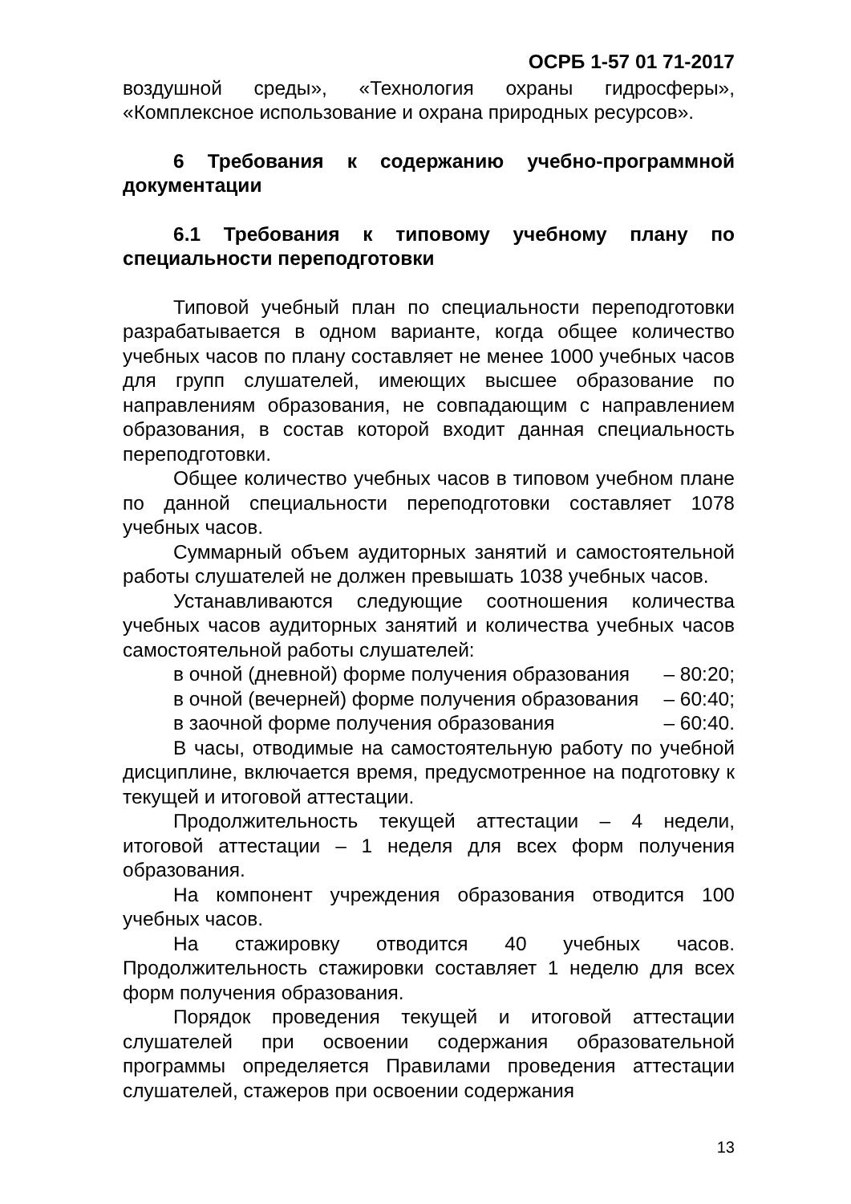ОСРБ 1-57 01 71-2017
воздушной среды», «Технология охраны гидросферы», «Комплексное использование и охрана природных ресурсов».
6 Требования к содержанию учебно-программной документации
6.1 Требования к типовому учебному плану по специальности переподготовки
Типовой учебный план по специальности переподготовки разрабатывается в одном варианте, когда общее количество учебных часов по плану составляет не менее 1000 учебных часов для групп слушателей, имеющих высшее образование по направлениям образования, не совпадающим с направлением образования, в состав которой входит данная специальность переподготовки.
Общее количество учебных часов в типовом учебном плане по данной специальности переподготовки составляет 1078 учебных часов.
Суммарный объем аудиторных занятий и самостоятельной работы слушателей не должен превышать 1038 учебных часов.
Устанавливаются следующие соотношения количества учебных часов аудиторных занятий и количества учебных часов самостоятельной работы слушателей:
в очной (дневной) форме получения образования – 80:20;
в очной (вечерней) форме получения образования – 60:40;
в заочной форме получения образования – 60:40.
В часы, отводимые на самостоятельную работу по учебной дисциплине, включается время, предусмотренное на подготовку к текущей и итоговой аттестации.
Продолжительность текущей аттестации – 4 недели, итоговой аттестации – 1 неделя для всех форм получения образования.
На компонент учреждения образования отводится 100 учебных часов.
На стажировку отводится 40 учебных часов. Продолжительность стажировки составляет 1 неделю для всех форм получения образования.
Порядок проведения текущей и итоговой аттестации слушателей при освоении содержания образовательной программы определяется Правилами проведения аттестации слушателей, стажеров при освоении содержания
13